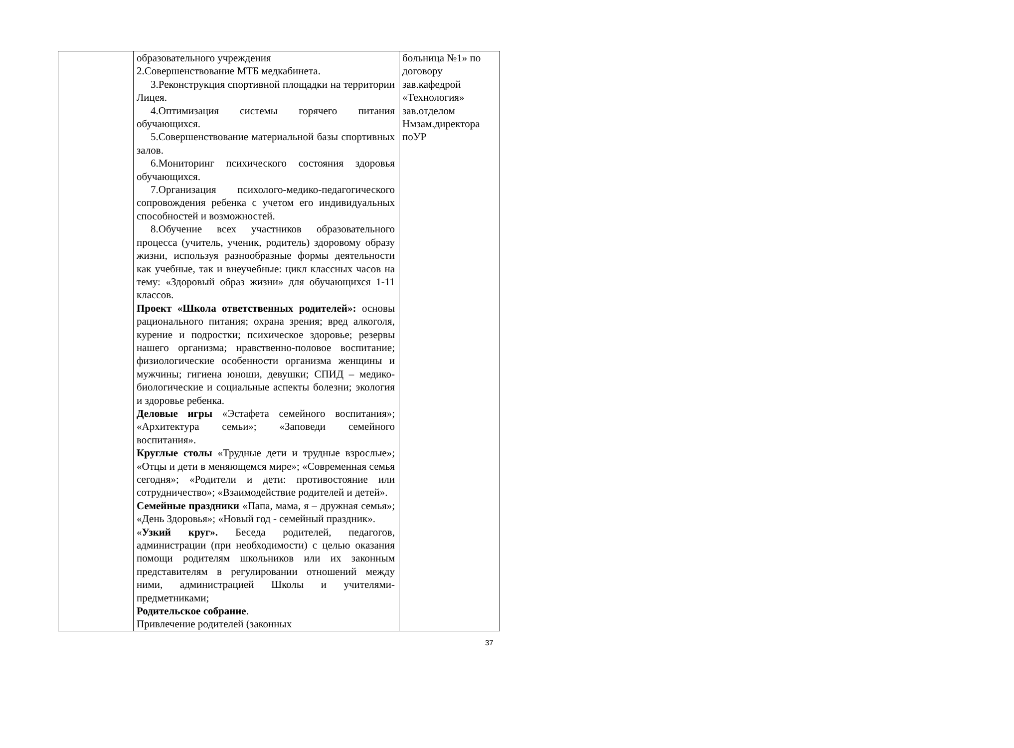| | образовательного учреждения 2.Совершенствование МТБ медкабинета. 3.Реконструкция спортивной площадки на территории Лицея. 4.Оптимизация системы горячего питания обучающихся. 5.Совершенствование материальной базы спортивных залов. 6.Мониторинг психического состояния здоровья обучающихся. 7.Организация психолого-медико-педагогического сопровождения ребенка с учетом его индивидуальных способностей и возможностей. 8.Обучение всех участников образовательного процесса (учитель, ученик, родитель) здоровому образу жизни, используя разнообразные формы деятельности как учебные, так и внеучебные: цикл классных часов на тему: «Здоровый образ жизни» для обучающихся 1-11 классов. Проект «Школа ответственных родителей»: основы рационального питания; охрана зрения; вред алкоголя, курение и подростки; психическое здоровье; резервы нашего организма; нравственно-половое воспитание; физиологические особенности организма женщины и мужчины; гигиена юноши, девушки; СПИД – медико-биологические и социальные аспекты болезни; экология и здоровье ребенка. Деловые игры «Эстафета семейного воспитания»; «Архитектура семьи»; «Заповеди семейного воспитания». Круглые столы «Трудные дети и трудные взрослые»; «Отцы и дети в меняющемся мире»; «Современная семья сегодня»; «Родители и дети: противостояние или сотрудничество»; «Взаимодействие родителей и детей». Семейные праздники «Папа, мама, я – дружная семья»; «День Здоровья»; «Новый год - семейный праздник». « Узкий круг». Беседа родителей, педагогов, администрации (при необходимости) с целью оказания помощи родителям школьников или их законным представителям в регулировании отношений между ними, администрацией Школы и учителями-предметниками; Родительское собрание . Привлечение родителей (законных | больница №1» по договору зав.кафедрой «Технология» зав.отделом Нмзам.директора поУР |
37